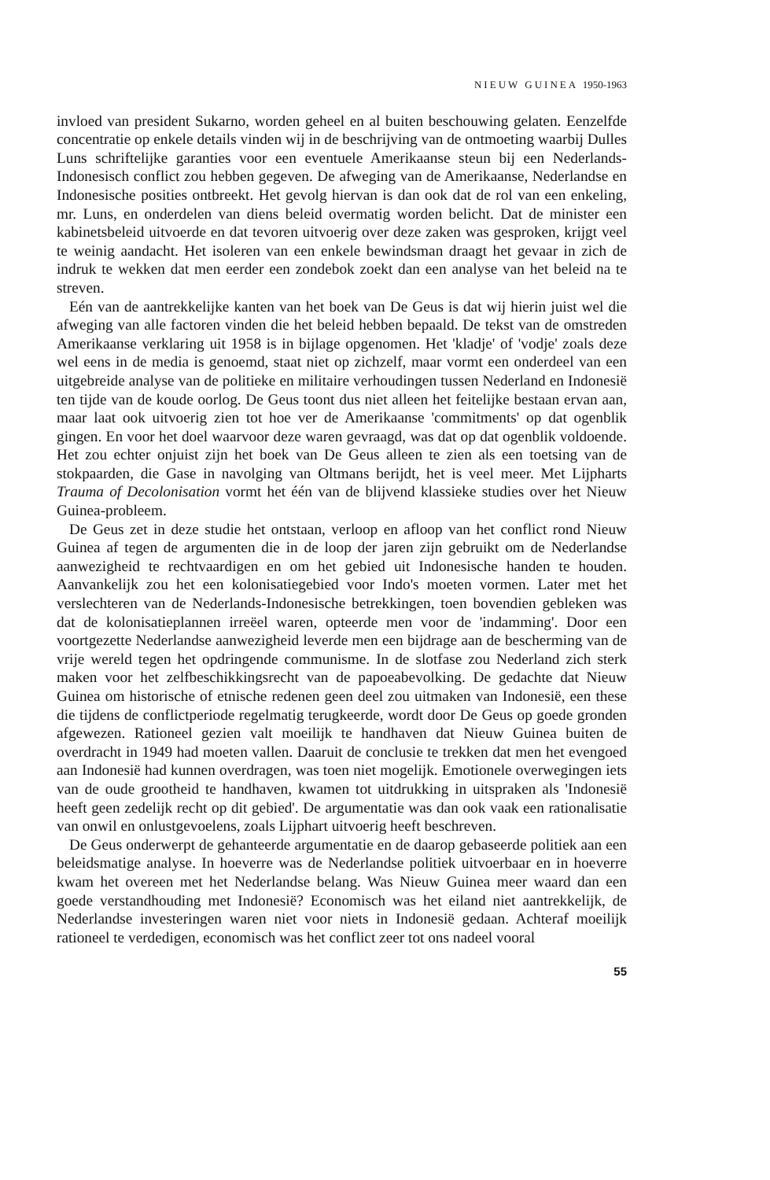NIEUW GUINEA 1950-1963
invloed van president Sukarno, worden geheel en al buiten beschouwing gelaten. Eenzelfde concentratie op enkele details vinden wij in de beschrijving van de ontmoeting waarbij Dulles Luns schriftelijke garanties voor een eventuele Amerikaanse steun bij een Nederlands-Indonesisch conflict zou hebben gegeven. De afweging van de Amerikaanse, Nederlandse en Indonesische posities ontbreekt. Het gevolg hiervan is dan ook dat de rol van een enkeling, mr. Luns, en onderdelen van diens beleid overmatig worden belicht. Dat de minister een kabinetsbeleid uitvoerde en dat tevoren uitvoerig over deze zaken was gesproken, krijgt veel te weinig aandacht. Het isoleren van een enkele bewindsman draagt het gevaar in zich de indruk te wekken dat men eerder een zondebok zoekt dan een analyse van het beleid na te streven.
Eén van de aantrekkelijke kanten van het boek van De Geus is dat wij hierin juist wel die afweging van alle factoren vinden die het beleid hebben bepaald. De tekst van de omstreden Amerikaanse verklaring uit 1958 is in bijlage opgenomen. Het 'kladje' of 'vodje' zoals deze wel eens in de media is genoemd, staat niet op zichzelf, maar vormt een onderdeel van een uitgebreide analyse van de politieke en militaire verhoudingen tussen Nederland en Indonesië ten tijde van de koude oorlog. De Geus toont dus niet alleen het feitelijke bestaan ervan aan, maar laat ook uitvoerig zien tot hoe ver de Amerikaanse 'commitments' op dat ogenblik gingen. En voor het doel waarvoor deze waren gevraagd, was dat op dat ogenblik voldoende. Het zou echter onjuist zijn het boek van De Geus alleen te zien als een toetsing van de stokpaarden, die Gase in navolging van Oltmans berijdt, het is veel meer. Met Lijpharts Trauma of Decolonisation vormt het één van de blijvend klassieke studies over het Nieuw Guinea-probleem.
De Geus zet in deze studie het ontstaan, verloop en afloop van het conflict rond Nieuw Guinea af tegen de argumenten die in de loop der jaren zijn gebruikt om de Nederlandse aanwezigheid te rechtvaardigen en om het gebied uit Indonesische handen te houden. Aanvankelijk zou het een kolonisatiegebied voor Indo's moeten vormen. Later met het verslechteren van de Nederlands-Indonesische betrekkingen, toen bovendien gebleken was dat de kolonisatieplannen irreëel waren, opteerde men voor de 'indamming'. Door een voortgezette Nederlandse aanwezigheid leverde men een bijdrage aan de bescherming van de vrije wereld tegen het opdringende communisme. In de slotfase zou Nederland zich sterk maken voor het zelfbeschikkingsrecht van de papoeabevolking. De gedachte dat Nieuw Guinea om historische of etnische redenen geen deel zou uitmaken van Indonesië, een these die tijdens de conflictperiode regelmatig terugkeerde, wordt door De Geus op goede gronden afgewezen. Rationeel gezien valt moeilijk te handhaven dat Nieuw Guinea buiten de overdracht in 1949 had moeten vallen. Daaruit de conclusie te trekken dat men het evengoed aan Indonesië had kunnen overdragen, was toen niet mogelijk. Emotionele overwegingen iets van de oude grootheid te handhaven, kwamen tot uitdrukking in uitspraken als 'Indonesië heeft geen zedelijk recht op dit gebied'. De argumentatie was dan ook vaak een rationalisatie van onwil en onlustgevoelens, zoals Lijphart uitvoerig heeft beschreven.
De Geus onderwerpt de gehanteerde argumentatie en de daarop gebaseerde politiek aan een beleidsmatige analyse. In hoeverre was de Nederlandse politiek uitvoerbaar en in hoeverre kwam het overeen met het Nederlandse belang. Was Nieuw Guinea meer waard dan een goede verstandhouding met Indonesië? Economisch was het eiland niet aantrekkelijk, de Nederlandse investeringen waren niet voor niets in Indonesië gedaan. Achteraf moeilijk rationeel te verdedigen, economisch was het conflict zeer tot ons nadeel vooral
55